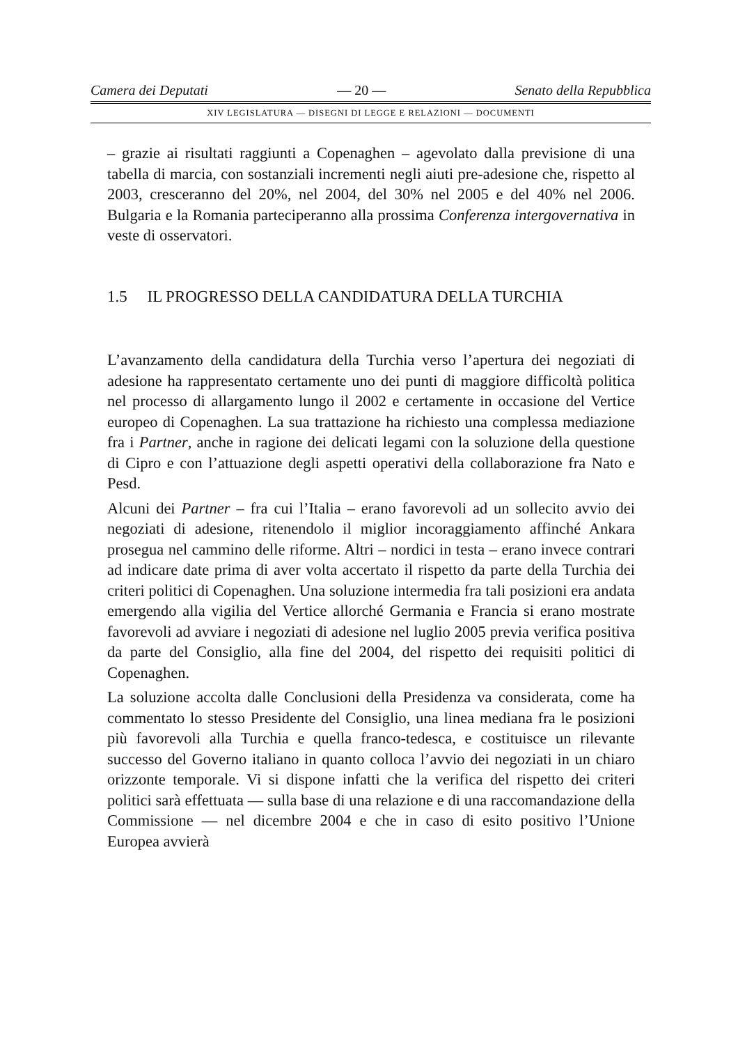Camera dei Deputati — 20 — Senato della Repubblica
XIV LEGISLATURA — DISEGNI DI LEGGE E RELAZIONI — DOCUMENTI
– grazie ai risultati raggiunti a Copenaghen – agevolato dalla previsione di una tabella di marcia, con sostanziali incrementi negli aiuti pre-adesione che, rispetto al 2003, cresceranno del 20%, nel 2004, del 30% nel 2005 e del 40% nel 2006. Bulgaria e la Romania parteciperanno alla prossima Conferenza intergovernativa in veste di osservatori.
1.5 IL PROGRESSO DELLA CANDIDATURA DELLA TURCHIA
L’avanzamento della candidatura della Turchia verso l’apertura dei negoziati di adesione ha rappresentato certamente uno dei punti di maggiore difficoltà politica nel processo di allargamento lungo il 2002 e certamente in occasione del Vertice europeo di Copenaghen. La sua trattazione ha richiesto una complessa mediazione fra i Partner, anche in ragione dei delicati legami con la soluzione della questione di Cipro e con l’attuazione degli aspetti operativi della collaborazione fra Nato e Pesd.
Alcuni dei Partner – fra cui l’Italia – erano favorevoli ad un sollecito avvio dei negoziati di adesione, ritenendolo il miglior incoraggiamento affinché Ankara prosegua nel cammino delle riforme. Altri – nordici in testa – erano invece contrari ad indicare date prima di aver volta accertato il rispetto da parte della Turchia dei criteri politici di Copenaghen. Una soluzione intermedia fra tali posizioni era andata emergendo alla vigilia del Vertice allorché Germania e Francia si erano mostrate favorevoli ad avviare i negoziati di adesione nel luglio 2005 previa verifica positiva da parte del Consiglio, alla fine del 2004, del rispetto dei requisiti politici di Copenaghen.
La soluzione accolta dalle Conclusioni della Presidenza va considerata, come ha commentato lo stesso Presidente del Consiglio, una linea mediana fra le posizioni più favorevoli alla Turchia e quella franco-tedesca, e costituisce un rilevante successo del Governo italiano in quanto colloca l’avvio dei negoziati in un chiaro orizzonte temporale. Vi si dispone infatti che la verifica del rispetto dei criteri politici sarà effettuata — sulla base di una relazione e di una raccomandazione della Commissione — nel dicembre 2004 e che in caso di esito positivo l’Unione Europea avvierà